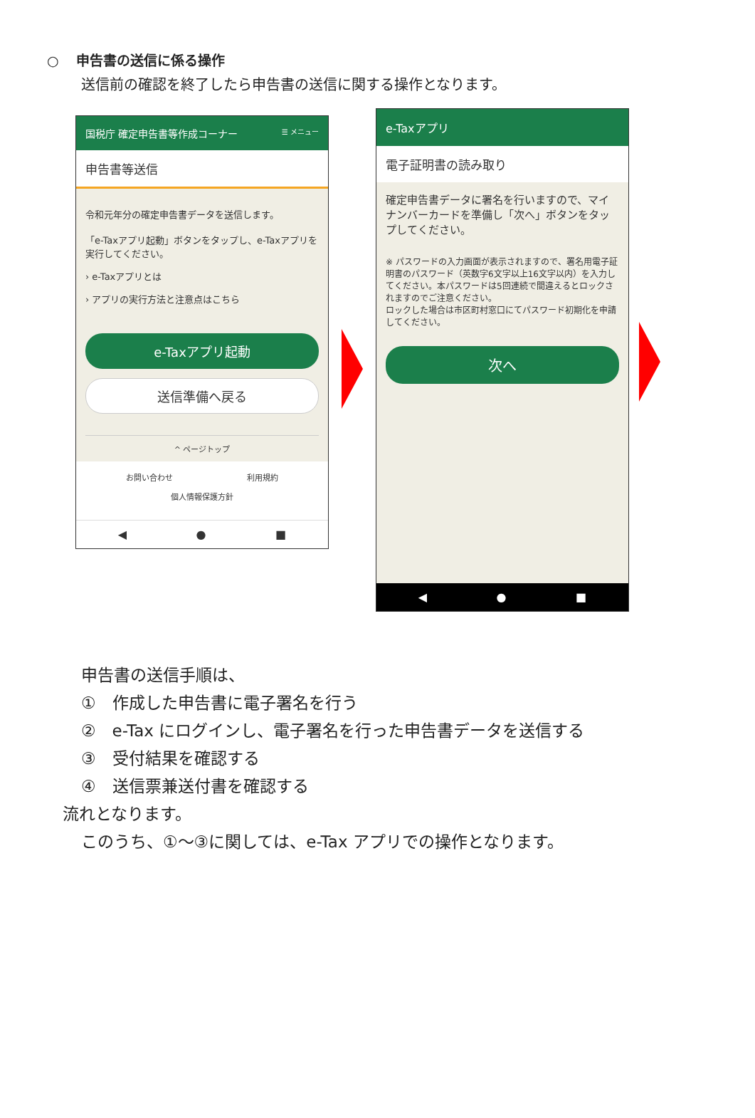○ 申告書の送信に係る操作
送信前の確認を終了したら申告書の送信に関する操作となります。
国税庁 確定申告書等作成コーナー ☰ メニュー
申告書等送信
令和元年分の確定申告書データを送信します。
「e-Taxアプリ起動」ボタンをタップし、e-Taxアプリを実行してください。
› e-Taxアプリとは
› アプリの実行方法と注意点はこちら
e-Taxアプリ起動
送信準備へ戻る
^ ページトップ
お問い合わせ 利用規約
個人情報保護方針
◀ ● ■
e-Taxアプリ
電子証明書の読み取り
確定申告書データに署名を行いますので、マイナンバーカードを準備し「次へ」ボタンをタップしてください。
※ パスワードの入力画面が表示されますので、署名用電子証明書のパスワード（英数字6文字以上16文字以内）を入力してください。本パスワードは5回連続で間違えるとロックされますのでご注意ください。
ロックした場合は市区町村窓口にてパスワード初期化を申請してください。
次へ
◀ ● ■
申告書の送信手順は、
①　作成した申告書に電子署名を行う
②　e-Tax にログインし、電子署名を行った申告書データを送信する
③　受付結果を確認する
④　送信票兼送付書を確認する
流れとなります。
このうち、①～③に関しては、e-Tax アプリでの操作となります。